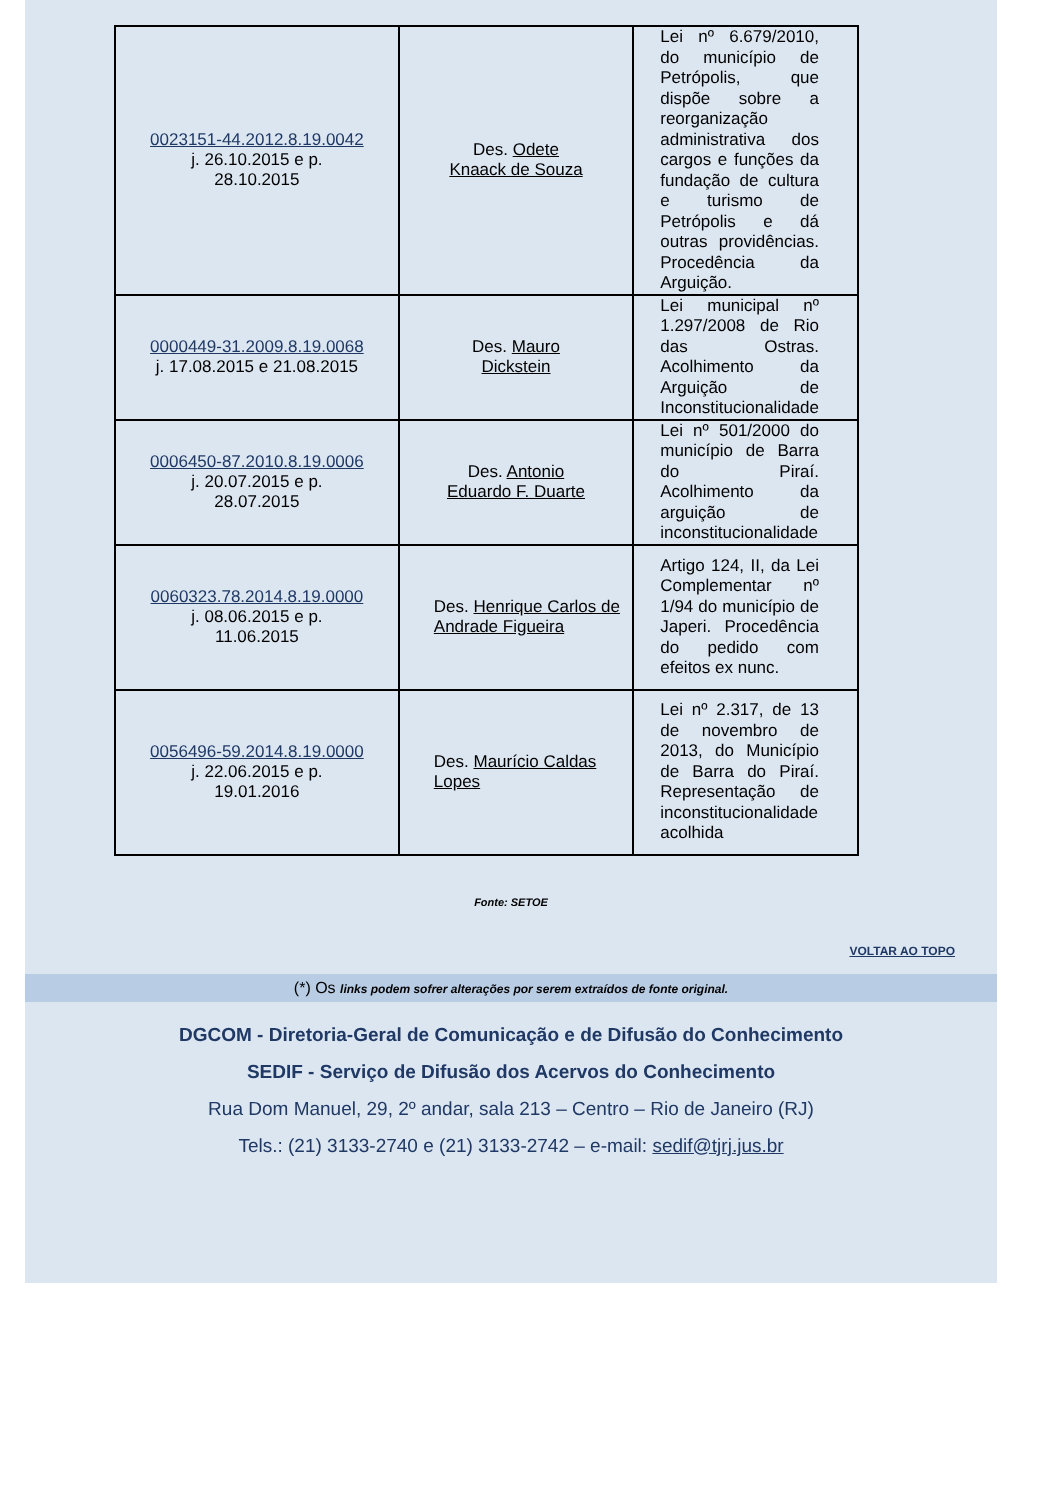| 0023151-44.2012.8.19.0042 j. 26.10.2015 e p. 28.10.2015 | Des. Odete Knaack de Souza | Lei nº 6.679/2010, do município de Petrópolis, que dispõe sobre a reorganização administrativa dos cargos e funções da fundação de cultura e turismo de Petrópolis e dá outras providências. Procedência da Arguição. |
| 0000449-31.2009.8.19.0068 j. 17.08.2015 e 21.08.2015 | Des. Mauro Dickstein | Lei municipal nº 1.297/2008 de Rio das Ostras. Acolhimento da Arguição de Inconstitucionalidade |
| 0006450-87.2010.8.19.0006 j. 20.07.2015 e p. 28.07.2015 | Des. Antonio Eduardo F. Duarte | Lei nº 501/2000 do município de Barra do Piraí. Acolhimento da arguição de inconstitucionalidade |
| 0060323.78.2014.8.19.0000 j. 08.06.2015 e p. 11.06.2015 | Des. Henrique Carlos de Andrade Figueira | Artigo 124, II, da Lei Complementar nº 1/94 do município de Japeri. Procedência do pedido com efeitos ex nunc. |
| 0056496-59.2014.8.19.0000 j. 22.06.2015 e p. 19.01.2016 | Des. Maurício Caldas Lopes | Lei nº 2.317, de 13 de novembro de 2013, do Município de Barra do Piraí. Representação de inconstitucionalidade acolhida |
Fonte: SETOE
VOLTAR AO TOPO
(*) Os links podem sofrer alterações por serem extraídos de fonte original.
DGCOM - Diretoria-Geral de Comunicação e de Difusão do Conhecimento
SEDIF - Serviço de Difusão dos Acervos do Conhecimento
Rua Dom Manuel, 29, 2º andar, sala 213 – Centro – Rio de Janeiro (RJ)
Tels.: (21) 3133-2740 e (21) 3133-2742 – e-mail: sedif@tjrj.jus.br